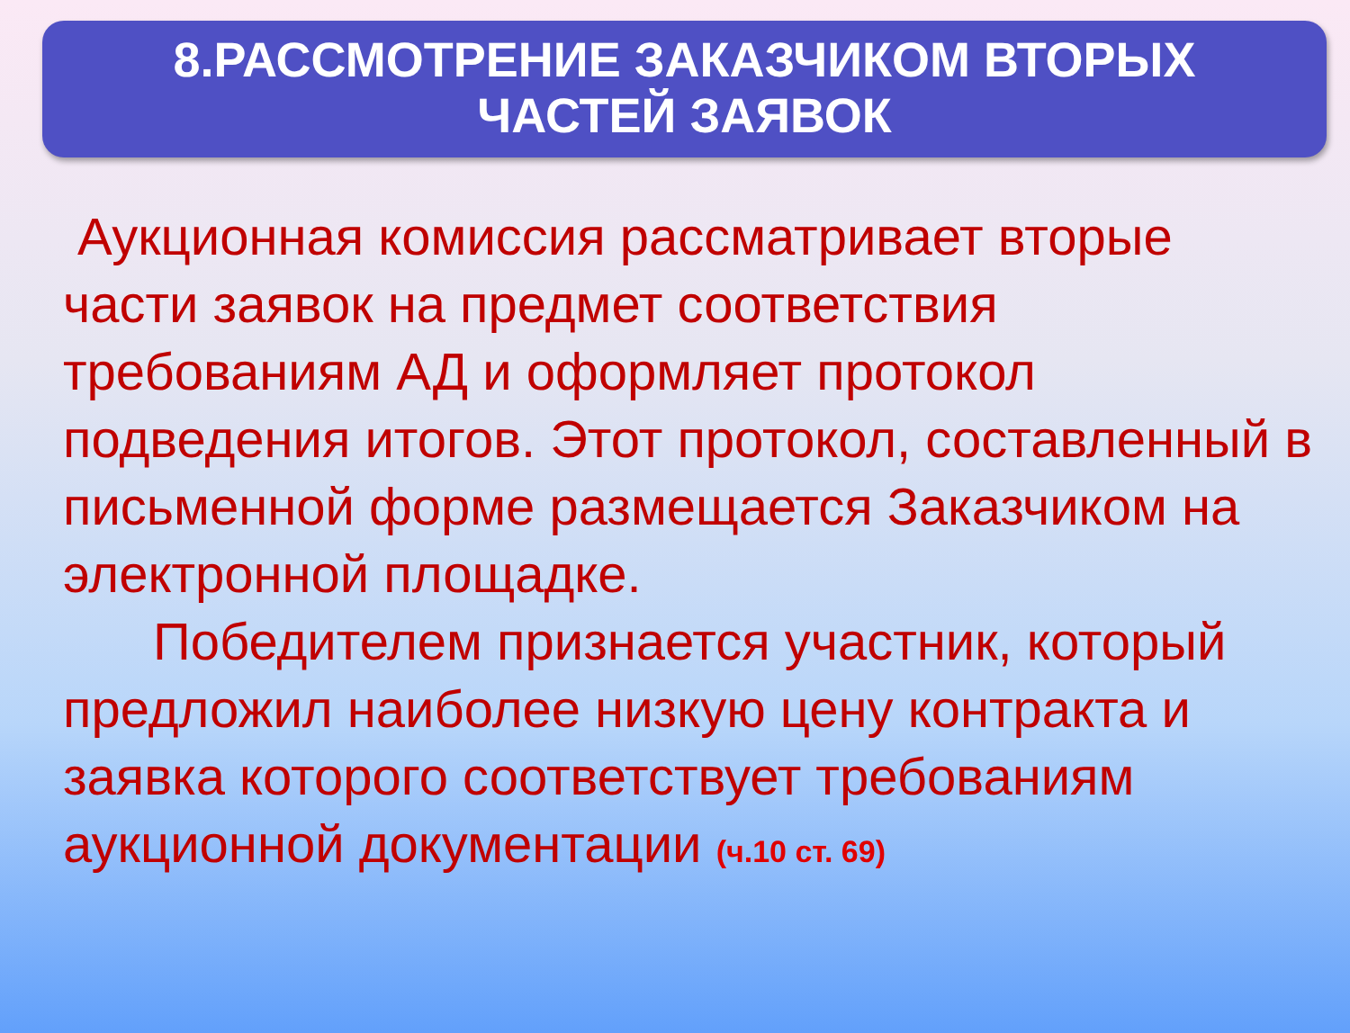8.РАССМОТРЕНИЕ ЗАКАЗЧИКОМ ВТОРЫХ
ЧАСТЕЙ ЗАЯВОК
Аукционная комиссия рассматривает вторые части заявок на предмет соответствия требованиям АД и оформляет протокол подведения итогов. Этот протокол, составленный в письменной форме размещается Заказчиком на электронной площадке.
Победителем признается участник, который предложил наиболее низкую цену контракта и заявка которого соответствует требованиям аукционной документации (ч.10 ст. 69)